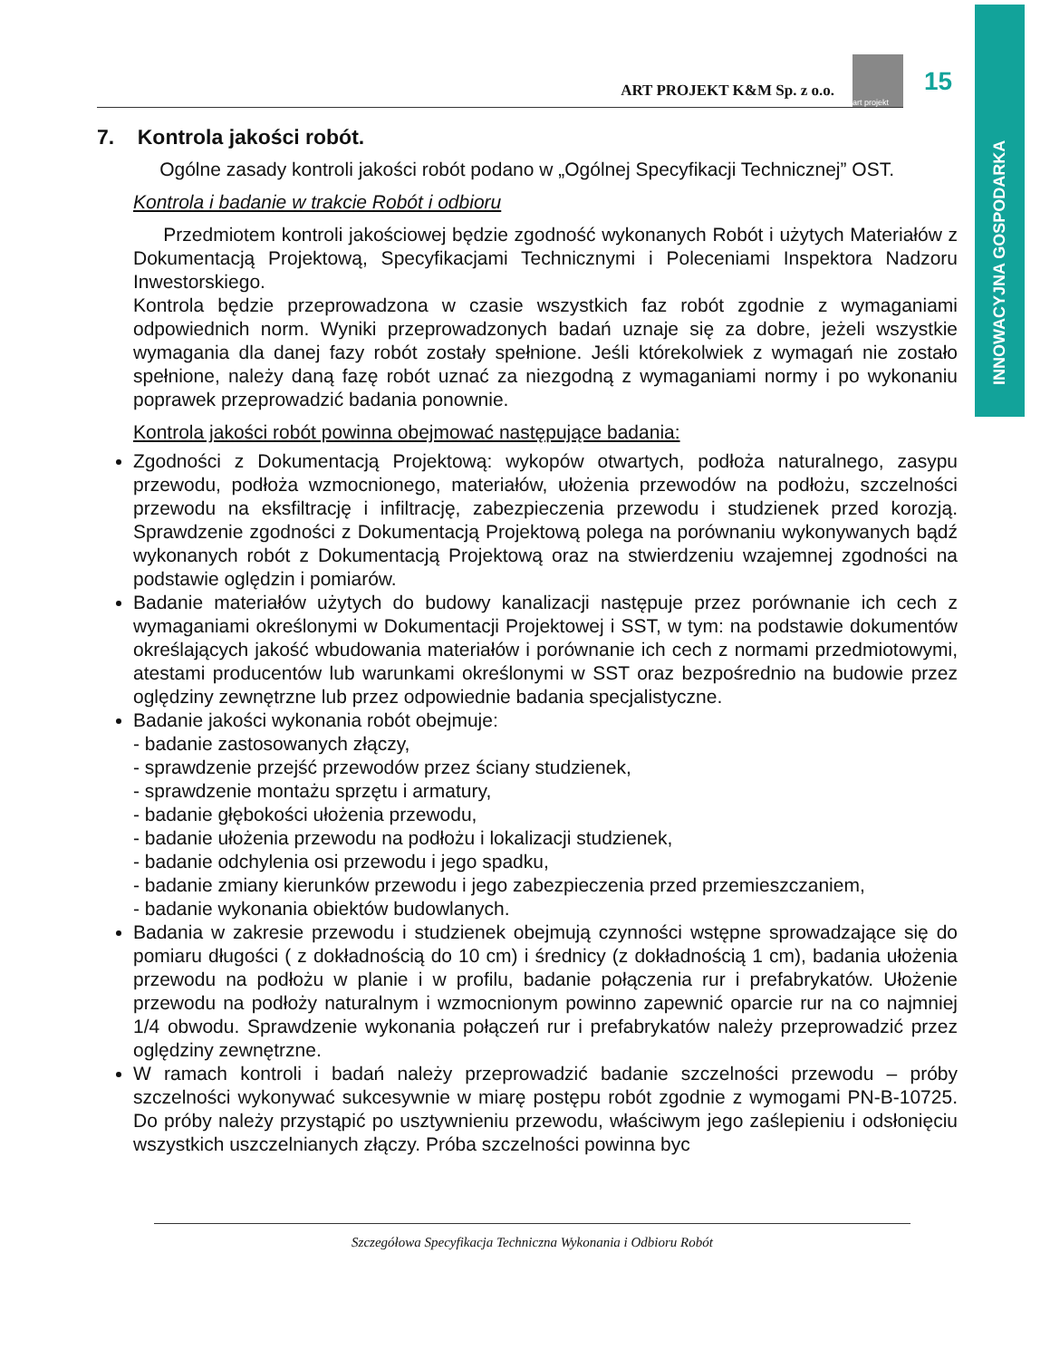INNOWACYJNA GOSPODARKA
ART PROJEKT K&M Sp. z o.o.
art projekt
15
7. Kontrola jakości robót.
Ogólne zasady kontroli jakości robót podano w „Ogólnej Specyfikacji Technicznej” OST.
Kontrola i badanie w trakcie Robót i odbioru
Przedmiotem kontroli jakościowej będzie zgodność wykonanych Robót i użytych Materiałów z Dokumentacją Projektową, Specyfikacjami Technicznymi i Poleceniami Inspektora Nadzoru Inwestorskiego.
Kontrola będzie przeprowadzona w czasie wszystkich faz robót zgodnie z wymaganiami odpowiednich norm. Wyniki przeprowadzonych badań uznaje się za dobre, jeżeli wszystkie wymagania dla danej fazy robót zostały spełnione. Jeśli którekolwiek z wymagań nie zostało spełnione, należy daną fazę robót uznać za niezgodną z wymaganiami normy i po wykonaniu poprawek przeprowadzić badania ponownie.
Kontrola jakości robót powinna obejmować następujące badania:
Zgodności z Dokumentacją Projektową: wykopów otwartych, podłoża naturalnego, zasypu przewodu, podłoża wzmocnionego, materiałów, ułożenia przewodów na podłożu, szczelności przewodu na eksfiltrację i infiltrację, zabezpieczenia przewodu i studzienek przed korozją. Sprawdzenie zgodności z Dokumentacją Projektową polega na porównaniu wykonywanych bądź wykonanych robót z Dokumentacją Projektową oraz na stwierdzeniu wzajemnej zgodności na podstawie oględzin i pomiarów.
Badanie materiałów użytych do budowy kanalizacji następuje przez porównanie ich cech z wymaganiami określonymi w Dokumentacji Projektowej i SST, w tym: na podstawie dokumentów określających jakość wbudowania materiałów i porównanie ich cech z normami przedmiotowymi, atestami producentów lub warunkami określonymi w SST oraz bezpośrednio na budowie przez oględziny zewnętrzne lub przez odpowiednie badania specjalistyczne.
Badanie jakości wykonania robót obejmuje:
- badanie zastosowanych złączy,
- sprawdzenie przejść przewodów przez ściany studzienek,
- sprawdzenie montażu sprzętu i armatury,
- badanie głębokości ułożenia przewodu,
- badanie ułożenia przewodu na podłożu i lokalizacji studzienek,
- badanie odchylenia osi przewodu i jego spadku,
- badanie zmiany kierunków przewodu i jego zabezpieczenia przed przemieszczaniem,
- badanie wykonania obiektów budowlanych.
Badania w zakresie przewodu i studzienek obejmują czynności wstępne sprowadzające się do pomiaru długości ( z dokładnością do 10 cm) i średnicy (z dokładnością 1 cm), badania ułożenia przewodu na podłożu w planie i w profilu, badanie połączenia rur i prefabrykatów. Ułożenie przewodu na podłoży naturalnym i wzmocnionym powinno zapewnić oparcie rur na co najmniej 1/4 obwodu. Sprawdzenie wykonania połączeń rur i prefabrykatów należy przeprowadzić przez oględziny zewnętrzne.
W ramach kontroli i badań należy przeprowadzić badanie szczelności przewodu – próby szczelności wykonywać sukcesywnie w miarę postępu robót zgodnie z wymogami PN-B-10725. Do próby należy przystąpić po usztywnieniu przewodu, właściwym jego zaślepieniu i odsłonięciu wszystkich uszczelnianych złączy. Próba szczelności powinna byc
Szczegółowa Specyfikacja Techniczna Wykonania i Odbioru Robót